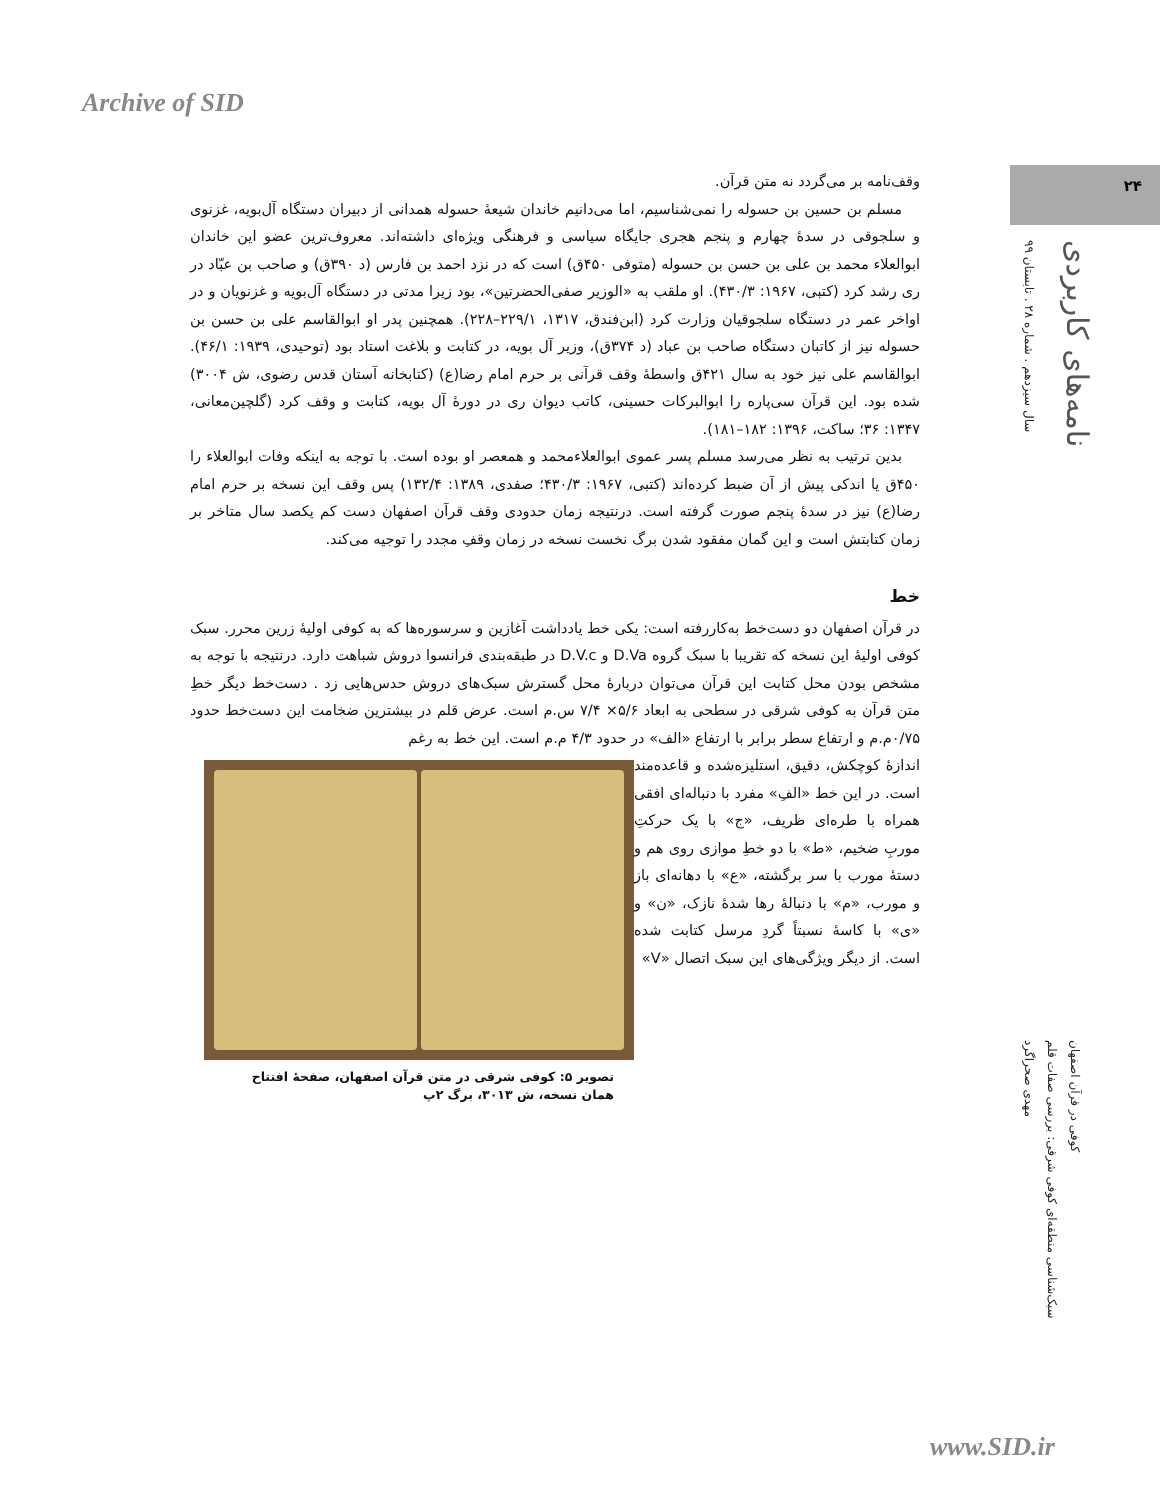Archive of SID
۲۴
سال سیزدهم . شماره ۲۸ . تابستان ۹۹
نامه‌های کاربردی
وقف‌نامه بر می‌گردد نه متن قرآن.
مسلم بن حسین بن حسوله را نمی‌شناسیم، اما می‌دانیم خاندان شیعهٔ حسوله همدانی از دبیران دستگاه آل‌بویه، غزنوی و سلجوقی در سدهٔ چهارم و پنجم هجری جایگاه سیاسی و فرهنگی ویژه‌ای داشته‌اند. معروف‌ترین عضو این خاندان ابوالعلاء محمد بن علی بن حسن بن حسوله (متوفی ۴۵۰ق) است که در نزد احمد بن فارس (د ۳۹۰ق) و صاحب بن عبّاد در ری رشد کرد (کتبی، ۱۹۶۷: ۴۳۰/۳). او ملقب به «الوزیر صفی‌الحضرتین»، بود زیرا مدتی در دستگاه آل‌بویه و غزنویان و در اواخر عمر در دستگاه سلجوقیان وزارت کرد (ابن‌فندق، ۱۳۱۷، ۲۲۹/۱–۲۲۸). همچنین پدر او ابوالقاسم علی بن حسن بن حسوله نیز از کاتبان دستگاه صاحب بن عباد (د ۳۷۴ق)، وزیر آل بویه، در کتابت و بلاغت استاد بود (توحیدی، ۱۹۳۹: ۴۶/۱). ابوالقاسم علی نیز خود به سال ۴۲۱ق واسطهٔ وقف قرآنی بر حرم امام رضا(ع) (کتابخانه آستان قدس رضوی، ش ۳۰۰۴) شده بود. این قرآن سی‌پاره را ابوالبرکات حسینی، کاتب دیوان ری در دورهٔ آل بویه، کتابت و وقف کرد (گلچین‌معانی، ۱۳۴۷: ۳۶؛ ساکت، ۱۳۹۶: ۱۸۲–۱۸۱).
بدین ترتیب به نظر می‌رسد مسلم پسر عموی ابوالعلاءمحمد و همعصر او بوده است. با توجه به اینکه وفات ابوالعلاء را ۴۵۰ق یا اندکی پیش از آن ضبط کرده‌اند (کتبی، ۱۹۶۷: ۴۳۰/۳؛ صفدی، ۱۳۸۹: ۱۳۲/۴) پس وقف این نسخه بر حرم امام رضا(ع) نیز در سدهٔ پنجم صورت گرفته است. درنتیجه زمان حدودی وقف قرآن اصفهان دست کم یکصد سال متاخر بر زمان کتابتش است و این گمان مفقود شدن برگ نخست نسخه در زمان وقفِ مجدد را توجیه می‌کند.
خط
در قرآن اصفهان دو دست‌خط به‌کاررفته است: یکی خط یادداشت آغازین و سرسوره‌ها که به کوفی اولیهٔ زرین محرر. سبک کوفی اولیهٔ این نسخه که تقریبا با سبک گروه D.Va و D.V.c در طبقه‌بندی فرانسوا دروش شباهت دارد. درنتیجه با توجه به مشخص بودن محل کتابت این قرآن می‌توان دربارهٔ محل گسترش سبک‌های دروش حدس‌هایی زد . دست‌خط دیگر خطِ متن قرآن به کوفی شرقی در سطحی به ابعاد ۵/۶× ۷/۴ س.م است. عرض قلم در بیشترین ضخامت این دست‌خط حدود ۰/۷۵م.م و ارتفاع سطر برابر با ارتفاع «الف» در حدود ۴/۳ م.م است. این خط به رغم
تصویر ۵: کوفی شرقی در متن قرآن اصفهان، صفحهٔ افتتاح
همان نسخه، ش ۳۰۱۳، برگ ۲پ
اندازهٔ کوچکش، دقیق، استلیزه‌شده و قاعده‌مند است. در این خط «الفِ» مفرد با دنباله‌ای افقی همراه با طره‌ای ظریف، «ج» با یک حرکتِ موربِ ضخیم، «ط» با دو خطِ موازی روی هم و دستهٔ مورب با سر برگشته، «ع» با دهانه‌ای باز و مورب، «م» با دنبالهٔ رها شدهٔ نازک، «ن» و «ی» با کاسهٔ نسبتاً گردِ مرسل کتابت شده است. از دیگر ویژگی‌های این سبک اتصال «V»
مهدی صحراگرد
سبک‌شناسی منطقه‌ای کوفی شرقی: بررسی صفات قلم
کوفی در قرآن اصفهان
www.SID.ir